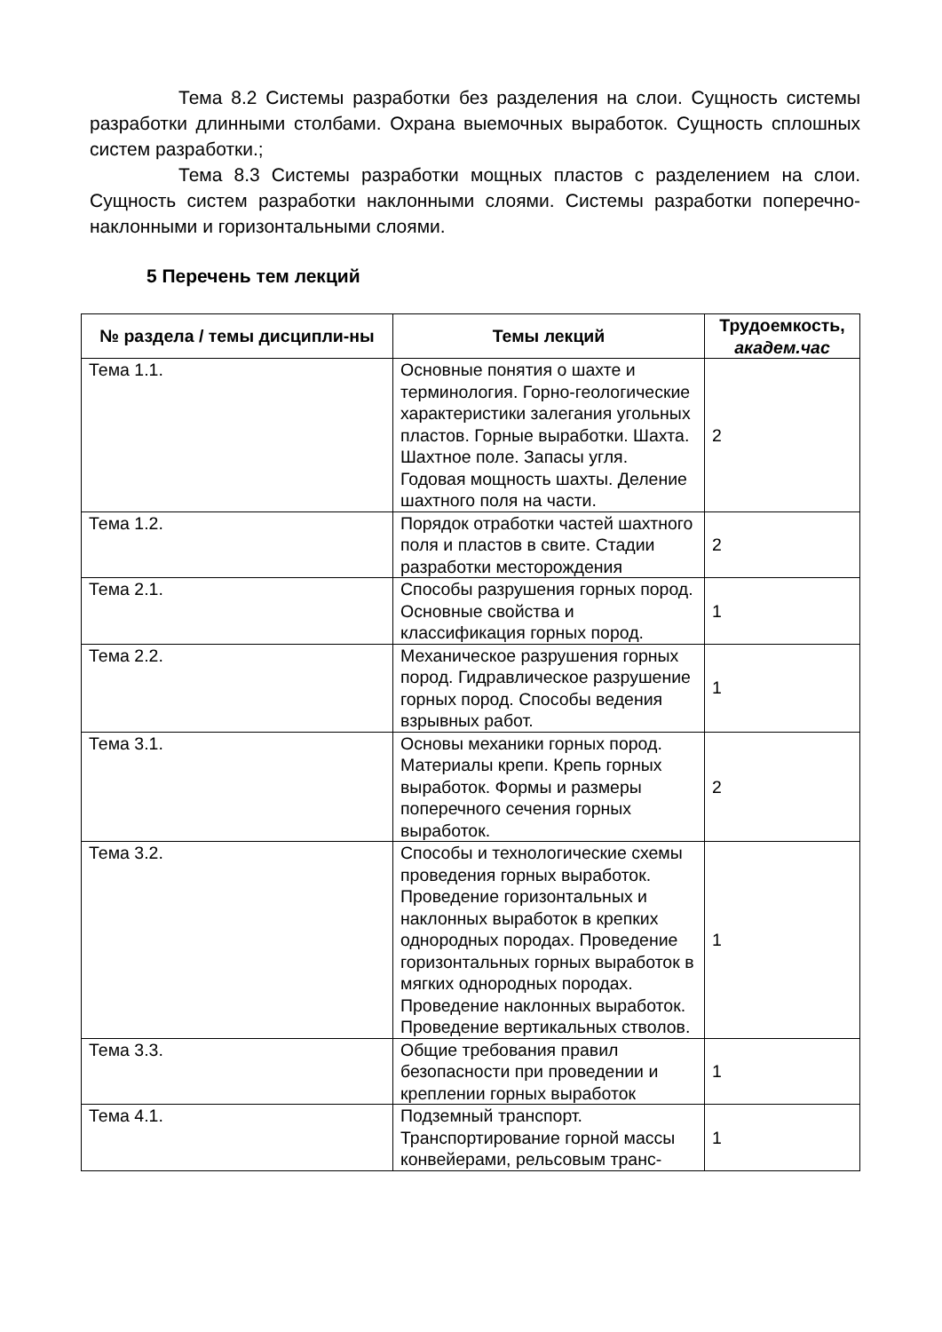Тема 8.2 Системы разработки без разделения на слои. Сущность системы разработки длинными столбами. Охрана выемочных выработок. Сущность сплошных систем разработки.;
Тема 8.3 Системы разработки мощных пластов с разделением на слои. Сущность систем разработки наклонными слоями. Системы разработки поперечно-наклонными и горизонтальными слоями.
5 Перечень тем лекций
| № раздела / темы дисципли-ны | Темы лекций | Трудоемкость, академ.час |
| --- | --- | --- |
| Тема 1.1. | Основные понятия о шахте и терминология. Горно-геологические характеристики залегания угольных пластов. Горные выработки. Шахта. Шахтное поле. Запасы угля. Годовая мощность шахты. Деление шахтного поля на части. | 2 |
| Тема 1.2. | Порядок отработки частей шахтного поля и пластов в свите. Стадии разработки месторождения | 2 |
| Тема 2.1. | Способы разрушения горных пород. Основные свойства и классификация горных пород. | 1 |
| Тема 2.2. | Механическое разрушения горных пород. Гидравлическое разрушение горных пород. Способы ведения взрывных работ. | 1 |
| Тема 3.1. | Основы механики горных пород. Материалы крепи. Крепь горных выработок. Формы и размеры поперечного сечения горных выработок. | 2 |
| Тема 3.2. | Способы и технологические схемы проведения горных выработок. Проведение горизонтальных и наклонных выработок в крепких однородных породах. Проведение горизонтальных горных выработок в мягких однородных породах. Проведение наклонных выработок. Проведение вертикальных стволов. | 1 |
| Тема 3.3. | Общие требования правил безопасности при проведении и креплении горных выработок | 1 |
| Тема 4.1. | Подземный транспорт. Транспортирование горной массы конвейерами, рельсовым транс- | 1 |